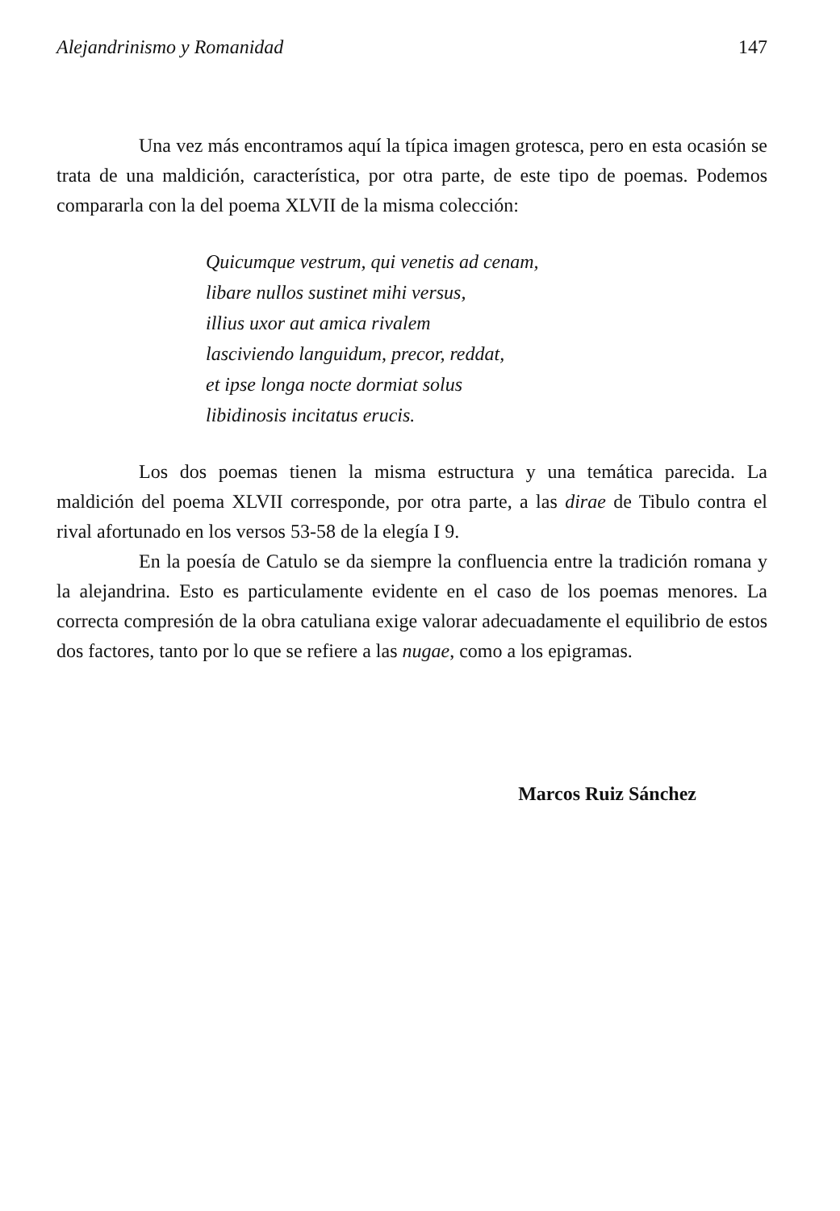Alejandrinismo y Romanidad 147
Una vez más encontramos aquí la típica imagen grotesca, pero en esta ocasión se trata de una maldición, característica, por otra parte, de este tipo de poemas. Podemos compararla con la del poema XLVII de la misma colección:
Quicumque vestrum, qui venetis ad cenam,
libare nullos sustinet mihi versus,
illius uxor aut amica rivalem
lasciviendo languidum, precor, reddat,
et ipse longa nocte dormiat solus
libidinosis incitatus erucis.
Los dos poemas tienen la misma estructura y una temática parecida. La maldición del poema XLVII corresponde, por otra parte, a las dirae de Tibulo contra el rival afortunado en los versos 53-58 de la elegía I 9.
En la poesía de Catulo se da siempre la confluencia entre la tradición romana y la alejandrina. Esto es particulamente evidente en el caso de los poemas menores. La correcta compresión de la obra catuliana exige valorar adecuadamente el equilibrio de estos dos factores, tanto por lo que se refiere a las nugae, como a los epigramas.
Marcos Ruiz Sánchez